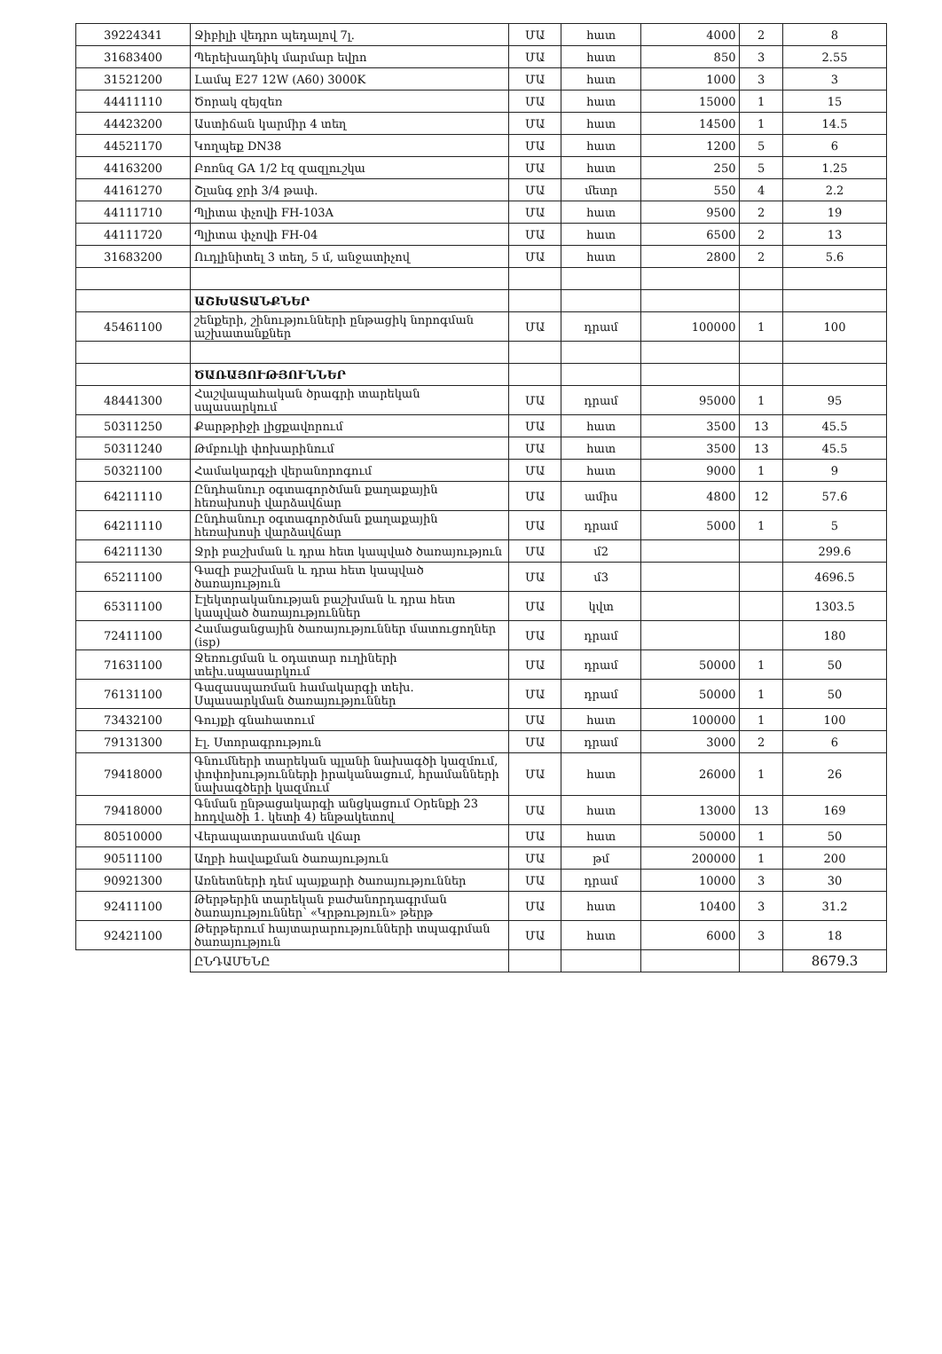| 39224341 | Ջիբիլի վեդրո պեդալով 7լ. | ՄԱ | հատ | 4000 | 2 | 8 |
| 31683400 | Պերեխադնիկ մարմար եվրո | ՄԱ | հատ | 850 | 3 | 2.55 |
| 31521200 | Լամպ E27 12W (A60) 3000K | ՄԱ | հատ | 1000 | 3 | 3 |
| 44411110 | Ծորակ զեյզեռ | ՄԱ | հատ | 15000 | 1 | 15 |
| 44423200 | Աստիճան կարմիր 4 տեղ | ՄԱ | հատ | 14500 | 1 | 14.5 |
| 44521170 | Կողպեք DN38 | ՄԱ | հատ | 1200 | 5 | 6 |
| 44163200 | Բոռնզ GA 1/2 էզ զազլուշկա | ՄԱ | հատ | 250 | 5 | 1.25 |
| 44161270 | Շլանգ ջրի 3/4 թափ. | ՄԱ | մետր | 550 | 4 | 2.2 |
| 44111710 | Պլիտա փչովի FH-103A | ՄԱ | հատ | 9500 | 2 | 19 |
| 44111720 | Պլիտա փչովի FH-04 | ՄԱ | հատ | 6500 | 2 | 13 |
| 31683200 | Ուդլինիտել 3 տեղ, 5 մ, անջատիչով | ՄԱ | հատ | 2800 | 2 | 5.6 |
| | ԱՇԽԱՏԱՆՔՆԵՐ | | | | | |
| 45461100 | շենքերի, շինությունների ընթացիկ նորոգման աշխատանքներ | ՄԱ | դրամ | 100000 | 1 | 100 |
| | ԾԱՌԱՅՈՒԹՅՈՒՆՆԵՐ | | | | | |
| 48441300 | Հաշվապահական ծրագրի տարեկան սպասարկում | ՄԱ | դրամ | 95000 | 1 | 95 |
| 50311250 | Քարթրիջի լիցքավորում | ՄԱ | հատ | 3500 | 13 | 45.5 |
| 50311240 | Թմբուկի փոխարինում | ՄԱ | հատ | 3500 | 13 | 45.5 |
| 50321100 | Համակարգչի վերանորոգում | ՄԱ | հատ | 9000 | 1 | 9 |
| 64211110 | Ընդհանուր օգտագործման քաղաքային հեռախոսի վարձավճար | ՄԱ | ամիս | 4800 | 12 | 57.6 |
| 64211110 | Ընդհանուր օգտագործման քաղաքային հեռախոսի վարձավճար | ՄԱ | դրամ | 5000 | 1 | 5 |
| 64211130 | Ջրի բաշխման և դրա հետ կապված ծառայություն | ՄԱ | մ2 | | | 299.6 |
| 65211100 | Գազի բաշխման և դրա հետ կապված ծառայություն | ՄԱ | մ3 | | | 4696.5 |
| 65311100 | Էլեկտրականության բաշխման և դրա հետ կապված ծառայություններ | ՄԱ | կվտ | | | 1303.5 |
| 72411100 | Համացանցային ծառայություններ մատուցողներ (isp) | ՄԱ | դրամ | | | 180 |
| 71631100 | Ջեռուցման և օդատար ուղիների տեխ.սպասարկում | ՄԱ | դրամ | 50000 | 1 | 50 |
| 76131100 | Գազասպառման համակարգի տեխ. Սպասարկման ծառայություններ | ՄԱ | դրամ | 50000 | 1 | 50 |
| 73432100 | Գույքի գնահատում | ՄԱ | հատ | 100000 | 1 | 100 |
| 79131300 | Էլ. Ստորագրություն | ՄԱ | դրամ | 3000 | 2 | 6 |
| 79418000 | Գնումների տարեկան պլանի նախագծի կազմում, փոփոխությունների իրականացում, հրամանների նախագծերի կազմում | ՄԱ | հատ | 26000 | 1 | 26 |
| 79418000 | Գնման ընթացակարգի անցկացում Օրենքի 23 հոդվածի 1. կետի 4) ենթակետով | ՄԱ | հատ | 13000 | 13 | 169 |
| 80510000 | Վերապատրաստման վճար | ՄԱ | հատ | 50000 | 1 | 50 |
| 90511100 | Աղբի հավաքման ծառայություն | ՄԱ | թմ | 200000 | 1 | 200 |
| 90921300 | Առնետների դեմ պայքարի ծառայություններ | ՄԱ | դրամ | 10000 | 3 | 30 |
| 92411100 | Թերթերին տարեկան բաժանորդագրման ծառայություններ՝ «Կրթություն» թերթ | ՄԱ | հատ | 10400 | 3 | 31.2 |
| 92421100 | Թերթերում հայտարարությունների տպագրման ծառայություն | ՄԱ | հատ | 6000 | 3 | 18 |
| | ԸՆԴԱՄԵՆԸ | | | | | 8679.3 |